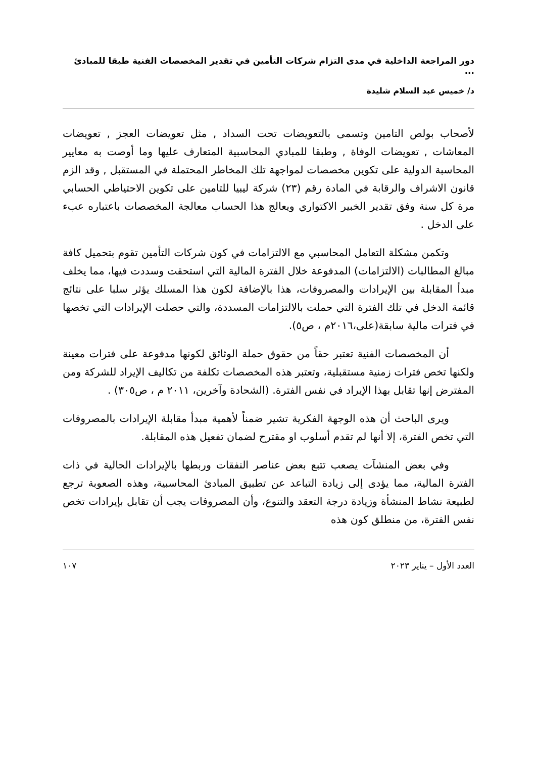دور المراجعة الداخلية في مدى التزام شركات التأمين في تقدير المخصصات الفنية طبقا للمبادئ ...
د/ خميس عبد السلام شليدة
لأصحاب بولص التامين وتسمى بالتعويضات تحت السداد , مثل تعويضات العجز , تعويضات المعاشات , تعويضات الوفاة , وطبقا للمبادي المحاسبية المتعارف عليها وما أوصت به معايير المحاسبة الدولية على تكوين مخصصات لمواجهة تلك المخاطر المحتملة في المستقبل , وقد الزم قانون الاشراف والرقابة في المادة رقم (٢٣) شركة ليبيا للتامين على تكوين الاحتياطي الحسابي مرة كل سنة وفق تقدير الخبير الاكتواري ويعالج هذا الحساب معالجة المخصصات باعتباره عبء على الدخل .
وتكمن مشكلة التعامل المحاسبي مع الالتزامات في كون شركات التأمين تقوم بتحميل كافة مبالغ المطالبات (الالتزامات) المدفوعة خلال الفترة المالية التي استحقت وسددت فيها، مما يخلف مبدأ المقابلة بين الإيرادات والمصروفات، هذا بالإضافة لكون هذا المسلك يؤثر سلبا على نتائج قائمة الدخل في تلك الفترة التي حملت بالالتزامات المسددة، والتي حصلت الإيرادات التي تخصها في فترات مالية سابقة(على،٢٠١٦م ، ص٥).
أن المخصصات الفنية تعتبر حقاً من حقوق حملة الوثائق لكونها مدفوعة على فترات معينة ولكنها تخص فترات زمنية مستقبلية، وتعتبر هذه المخصصات تكلفة من تكاليف الإيراد للشركة ومن المفترض إنها تقابل بهذا الإيراد في نفس الفترة. (الشحادة وآخرين، ٢٠١١ م ، ص٣٠٥) .
ويرى الباحث أن هذه الوجهة الفكرية تشير ضمناً لأهمية مبدأ مقابلة الإيرادات بالمصروفات التي تخص الفترة، إلا أنها لم تقدم أسلوب او مقترح لضمان تفعيل هذه المقابلة.
وفي بعض المنشآت يصعب تتبع بعض عناصر النفقات وربطها بالإيرادات الحالية في ذات الفترة المالية، مما يؤدى إلى زيادة التباعد عن تطبيق المبادئ المحاسبية، وهذه الصعوبة ترجع لطبيعة نشاط المنشأة وزيادة درجة التعقد والتنوع، وأن المصروفات يجب أن تقابل بإيرادات تخص نفس الفترة، من منطلق كون هذه
العدد الأول – يناير ٢٠٢٣ ١٠٧